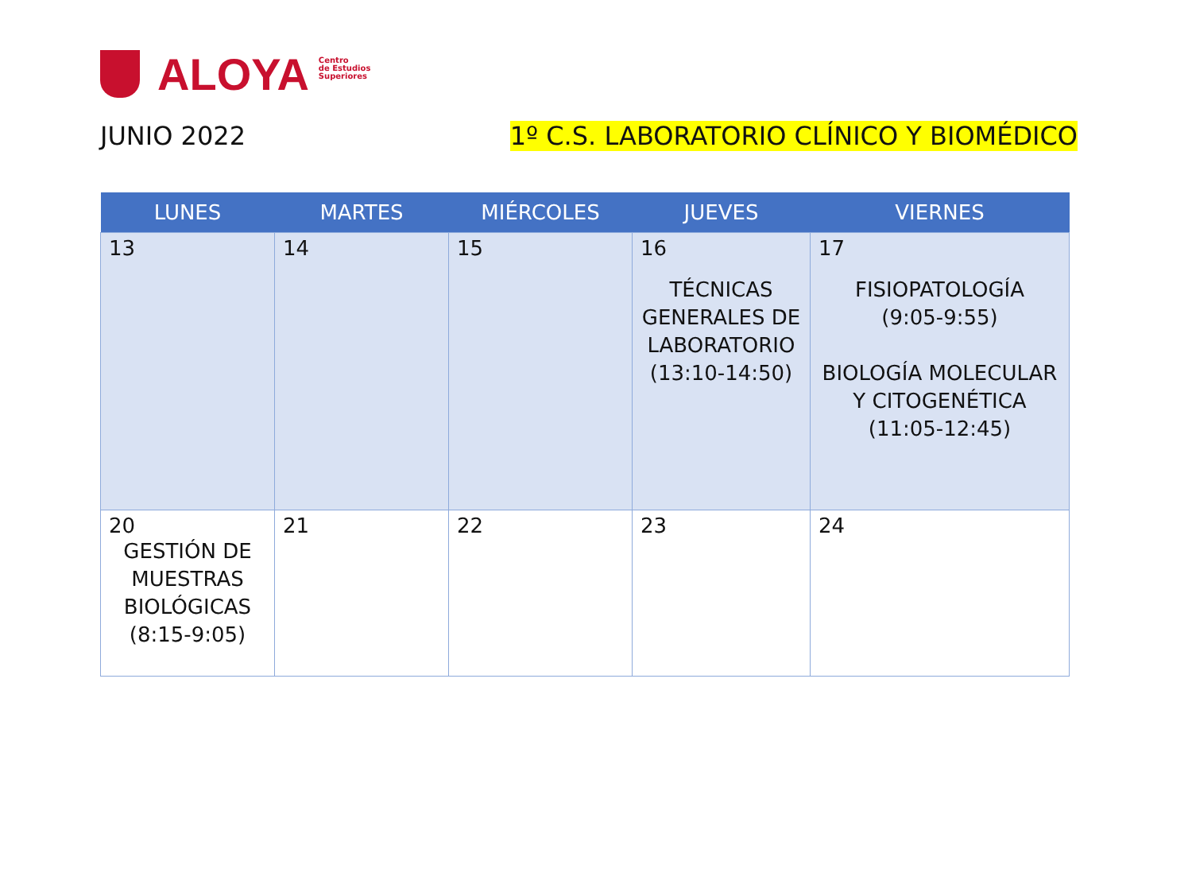ALOYA
Centro
de Estudios
Superiores
JUNIO 2022 1º C.S. LABORATORIO CLÍNICO Y BIOMÉDICO
| LUNES | MARTES | MIÉRCOLES | JUEVES | VIERNES |
| --- | --- | --- | --- | --- |
| 13 | 14 | 15 | 16 TÉCNICAS GENERALES DE LABORATORIO (13:10-14:50) | 17 FISIOPATOLOGÍA (9:05-9:55) BIOLOGÍA MOLECULAR Y CITOGENÉTICA (11:05-12:45) |
| 20 GESTIÓN DE MUESTRAS BIOLÓGICAS (8:15-9:05) | 21 | 22 | 23 | 24 |